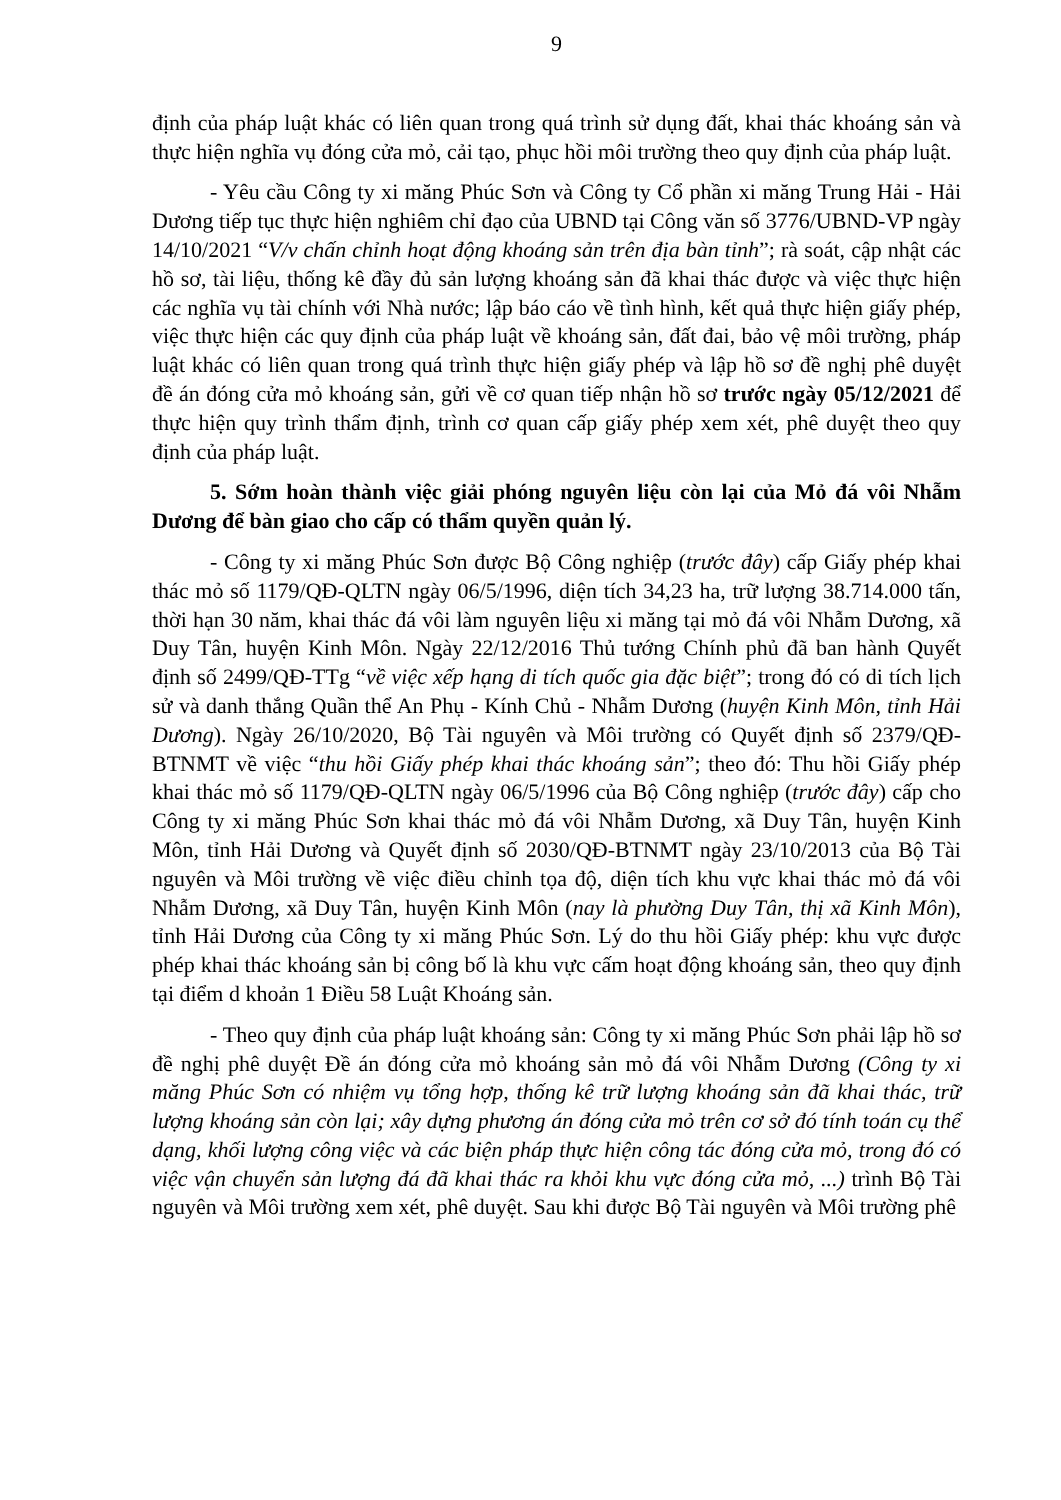9
định của pháp luật khác có liên quan trong quá trình sử dụng đất, khai thác khoáng sản và thực hiện nghĩa vụ đóng cửa mỏ, cải tạo, phục hồi môi trường theo quy định của pháp luật.
- Yêu cầu Công ty xi măng Phúc Sơn và Công ty Cổ phần xi măng Trung Hải - Hải Dương tiếp tục thực hiện nghiêm chỉ đạo của UBND tại Công văn số 3776/UBND-VP ngày 14/10/2021 “V/v chấn chỉnh hoạt động khoáng sản trên địa bàn tỉnh”; rà soát, cập nhật các hồ sơ, tài liệu, thống kê đầy đủ sản lượng khoáng sản đã khai thác được và việc thực hiện các nghĩa vụ tài chính với Nhà nước; lập báo cáo về tình hình, kết quả thực hiện giấy phép, việc thực hiện các quy định của pháp luật về khoáng sản, đất đai, bảo vệ môi trường, pháp luật khác có liên quan trong quá trình thực hiện giấy phép và lập hồ sơ đề nghị phê duyệt đề án đóng cửa mỏ khoáng sản, gửi về cơ quan tiếp nhận hồ sơ trước ngày 05/12/2021 để thực hiện quy trình thẩm định, trình cơ quan cấp giấy phép xem xét, phê duyệt theo quy định của pháp luật.
5. Sớm hoàn thành việc giải phóng nguyên liệu còn lại của Mỏ đá vôi Nhẫm Dương để bàn giao cho cấp có thẩm quyền quản lý.
- Công ty xi măng Phúc Sơn được Bộ Công nghiệp (trước đây) cấp Giấy phép khai thác mỏ số 1179/QĐ-QLTN ngày 06/5/1996, diện tích 34,23 ha, trữ lượng 38.714.000 tấn, thời hạn 30 năm, khai thác đá vôi làm nguyên liệu xi măng tại mỏ đá vôi Nhẫm Dương, xã Duy Tân, huyện Kinh Môn. Ngày 22/12/2016 Thủ tướng Chính phủ đã ban hành Quyết định số 2499/QĐ-TTg “về việc xếp hạng di tích quốc gia đặc biệt”; trong đó có di tích lịch sử và danh thắng Quần thể An Phụ - Kính Chủ - Nhẫm Dương (huyện Kinh Môn, tỉnh Hải Dương). Ngày 26/10/2020, Bộ Tài nguyên và Môi trường có Quyết định số 2379/QĐ-BTNMT về việc “thu hồi Giấy phép khai thác khoáng sản”; theo đó: Thu hồi Giấy phép khai thác mỏ số 1179/QĐ-QLTN ngày 06/5/1996 của Bộ Công nghiệp (trước đây) cấp cho Công ty xi măng Phúc Sơn khai thác mỏ đá vôi Nhẫm Dương, xã Duy Tân, huyện Kinh Môn, tỉnh Hải Dương và Quyết định số 2030/QĐ-BTNMT ngày 23/10/2013 của Bộ Tài nguyên và Môi trường về việc điều chỉnh tọa độ, diện tích khu vực khai thác mỏ đá vôi Nhẫm Dương, xã Duy Tân, huyện Kinh Môn (nay là phường Duy Tân, thị xã Kinh Môn), tỉnh Hải Dương của Công ty xi măng Phúc Sơn. Lý do thu hồi Giấy phép: khu vực được phép khai thác khoáng sản bị công bố là khu vực cấm hoạt động khoáng sản, theo quy định tại điểm d khoản 1 Điều 58 Luật Khoáng sản.
- Theo quy định của pháp luật khoáng sản: Công ty xi măng Phúc Sơn phải lập hồ sơ đề nghị phê duyệt Đề án đóng cửa mỏ khoáng sản mỏ đá vôi Nhẫm Dương (Công ty xi măng Phúc Sơn có nhiệm vụ tổng hợp, thống kê trữ lượng khoáng sản đã khai thác, trữ lượng khoáng sản còn lại; xây dựng phương án đóng cửa mỏ trên cơ sở đó tính toán cụ thể dạng, khối lượng công việc và các biện pháp thực hiện công tác đóng cửa mỏ, trong đó có việc vận chuyển sản lượng đá đã khai thác ra khỏi khu vực đóng cửa mỏ, ...) trình Bộ Tài nguyên và Môi trường xem xét, phê duyệt. Sau khi được Bộ Tài nguyên và Môi trường phê